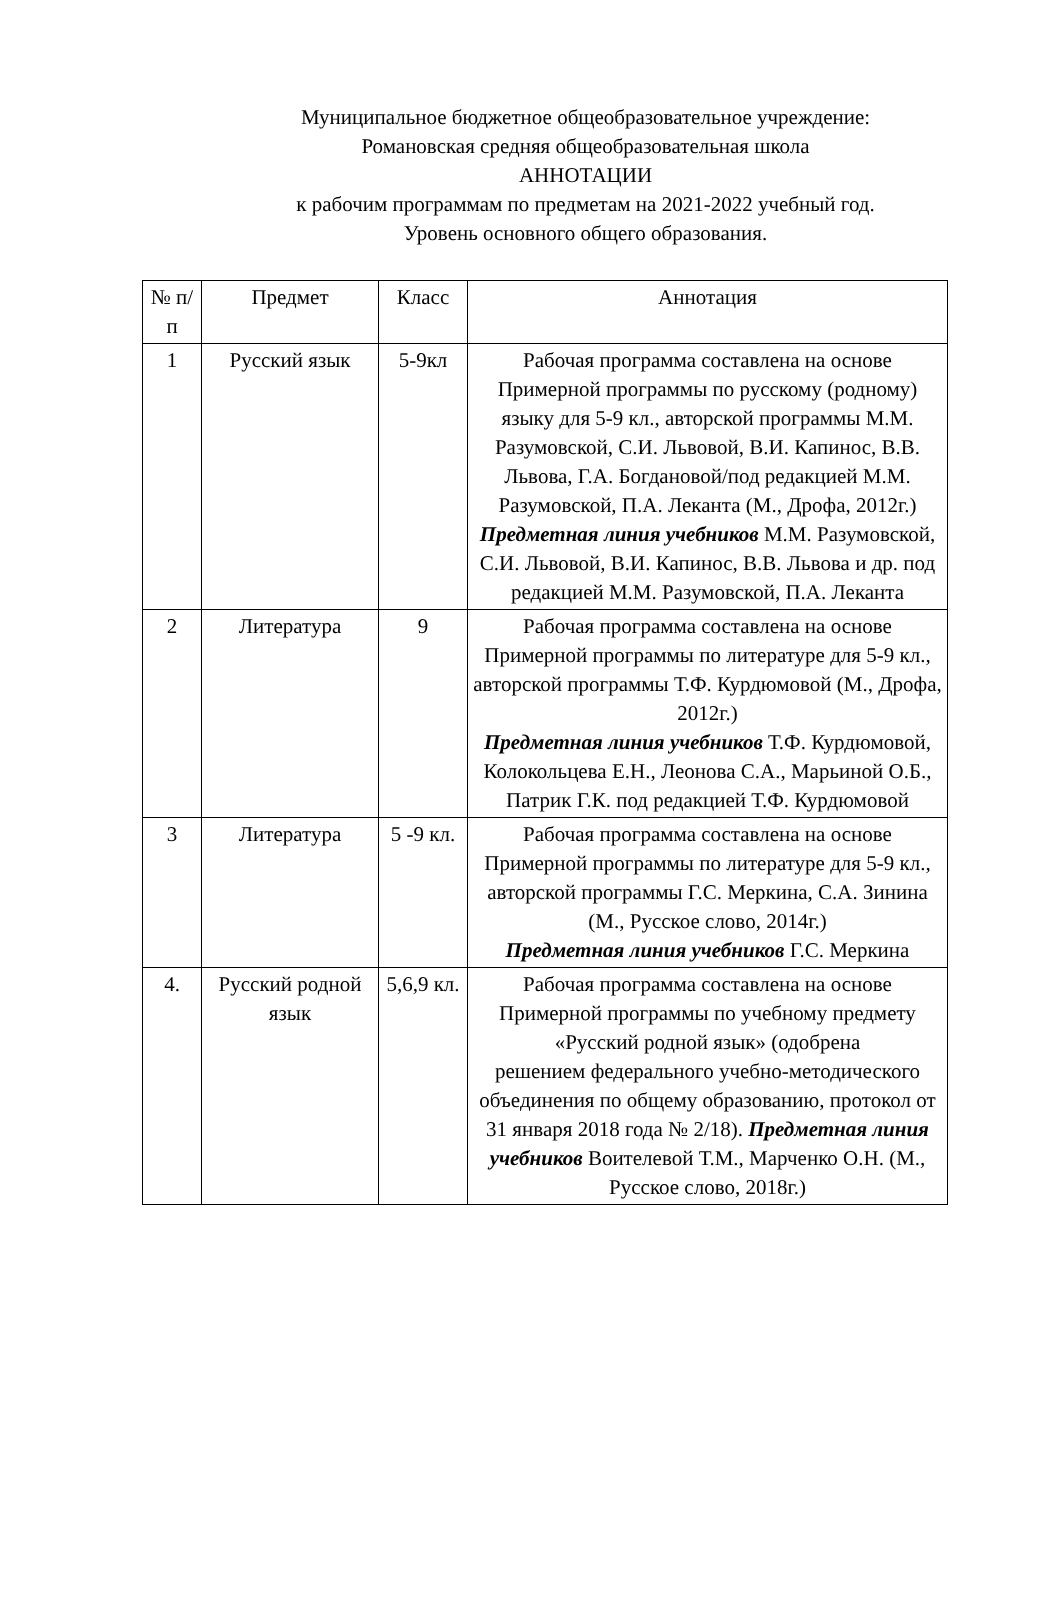Муниципальное бюджетное общеобразовательное учреждение:
Романовская средняя общеобразовательная школа
АННОТАЦИИ
к рабочим программам по предметам на 2021-2022 учебный год.
Уровень основного общего образования.
| № п/п | Предмет | Класс | Аннотация |
| --- | --- | --- | --- |
| 1 | Русский язык | 5-9кл | Рабочая программа составлена на основе Примерной программы по русскому (родному) языку для 5-9 кл., авторской программы М.М. Разумовской, С.И. Львовой, В.И. Капинос, В.В. Львова, Г.А. Богдановой/под редакцией М.М. Разумовской, П.А. Леканта (М., Дрофа, 2012г.) Предметная линия учебников М.М. Разумовской, С.И. Львовой, В.И. Капинос, В.В. Львова и др. под редакцией М.М. Разумовской, П.А. Леканта |
| 2 | Литература | 9 | Рабочая программа составлена на основе Примерной программы по литературе для 5-9 кл., авторской программы Т.Ф. Курдюмовой (М., Дрофа, 2012г.) Предметная линия учебников Т.Ф. Курдюмовой, Колокольцева Е.Н., Леонова С.А., Марьиной О.Б., Патрик Г.К. под редакцией Т.Ф. Курдюмовой |
| 3 | Литература | 5 -9 кл. | Рабочая программа составлена на основе Примерной программы по литературе для 5-9 кл., авторской программы Г.С. Меркина, С.А. Зинина (М., Русское слово, 2014г.) Предметная линия учебников Г.С. Меркина |
| 4. | Русский родной язык | 5,6,9 кл. | Рабочая программа составлена на основе Примерной программы по учебному предмету «Русский родной язык» (одобрена решением федерального учебно-методического объединения по общему образованию, протокол от 31 января 2018 года № 2/18). Предметная линия учебников Воителевой Т.М., Марченко О.Н. (М., Русское слово, 2018г.) |